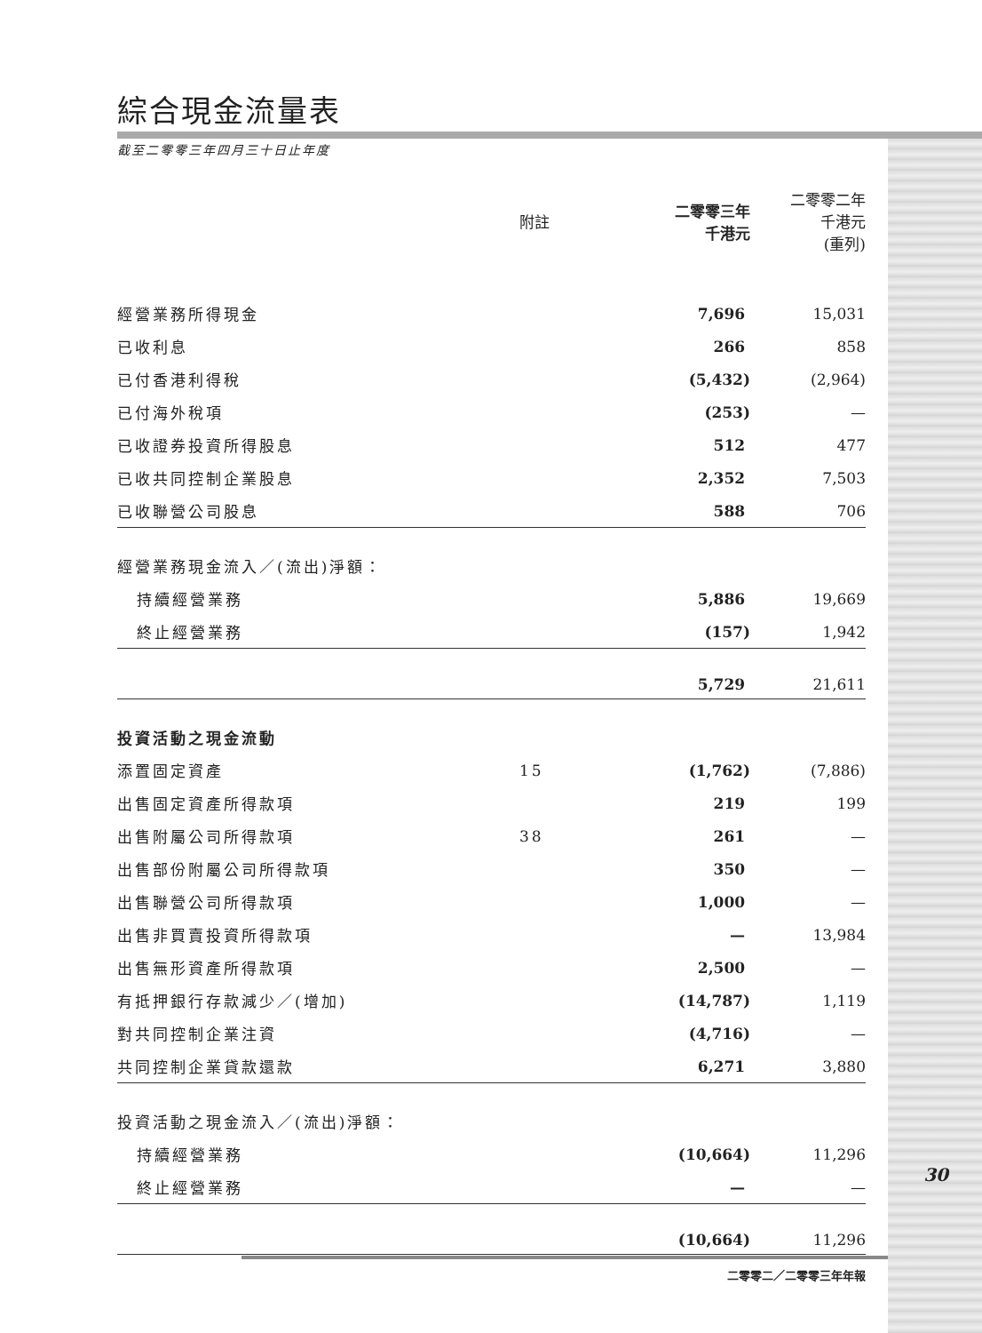綜合現金流量表
截至二零零三年四月三十日止年度
| | 附註 | 二零零三年 千港元 | 二零零二年 千港元 (重列) |
| --- | --- | --- | --- |
| 經營業務所得現金 | | 7,696 | 15,031 |
| 已收利息 | | 266 | 858 |
| 已付香港利得稅 | | (5,432) | (2,964) |
| 已付海外稅項 | | (253) | — |
| 已收證券投資所得股息 | | 512 | 477 |
| 已收共同控制企業股息 | | 2,352 | 7,503 |
| 已收聯營公司股息 | | 588 | 706 |
| 經營業務現金流入／(流出)淨額： | | | |
| 持續經營業務 | | 5,886 | 19,669 |
| 終止經營業務 | | (157) | 1,942 |
| | | 5,729 | 21,611 |
| 投資活動之現金流動 | | | |
| 添置固定資產 | 15 | (1,762) | (7,886) |
| 出售固定資產所得款項 | | 219 | 199 |
| 出售附屬公司所得款項 | 38 | 261 | — |
| 出售部份附屬公司所得款項 | | 350 | — |
| 出售聯營公司所得款項 | | 1,000 | — |
| 出售非買賣投資所得款項 | | — | 13,984 |
| 出售無形資產所得款項 | | 2,500 | — |
| 有抵押銀行存款減少／(增加) | | (14,787) | 1,119 |
| 對共同控制企業注資 | | (4,716) | — |
| 共同控制企業貸款還款 | | 6,271 | 3,880 |
| 投資活動之現金流入／(流出)淨額： | | | |
| 持續經營業務 | | (10,664) | 11,296 |
| 終止經營業務 | | — | — |
| | | (10,664) | 11,296 |
30
二零零二／二零零三年年報